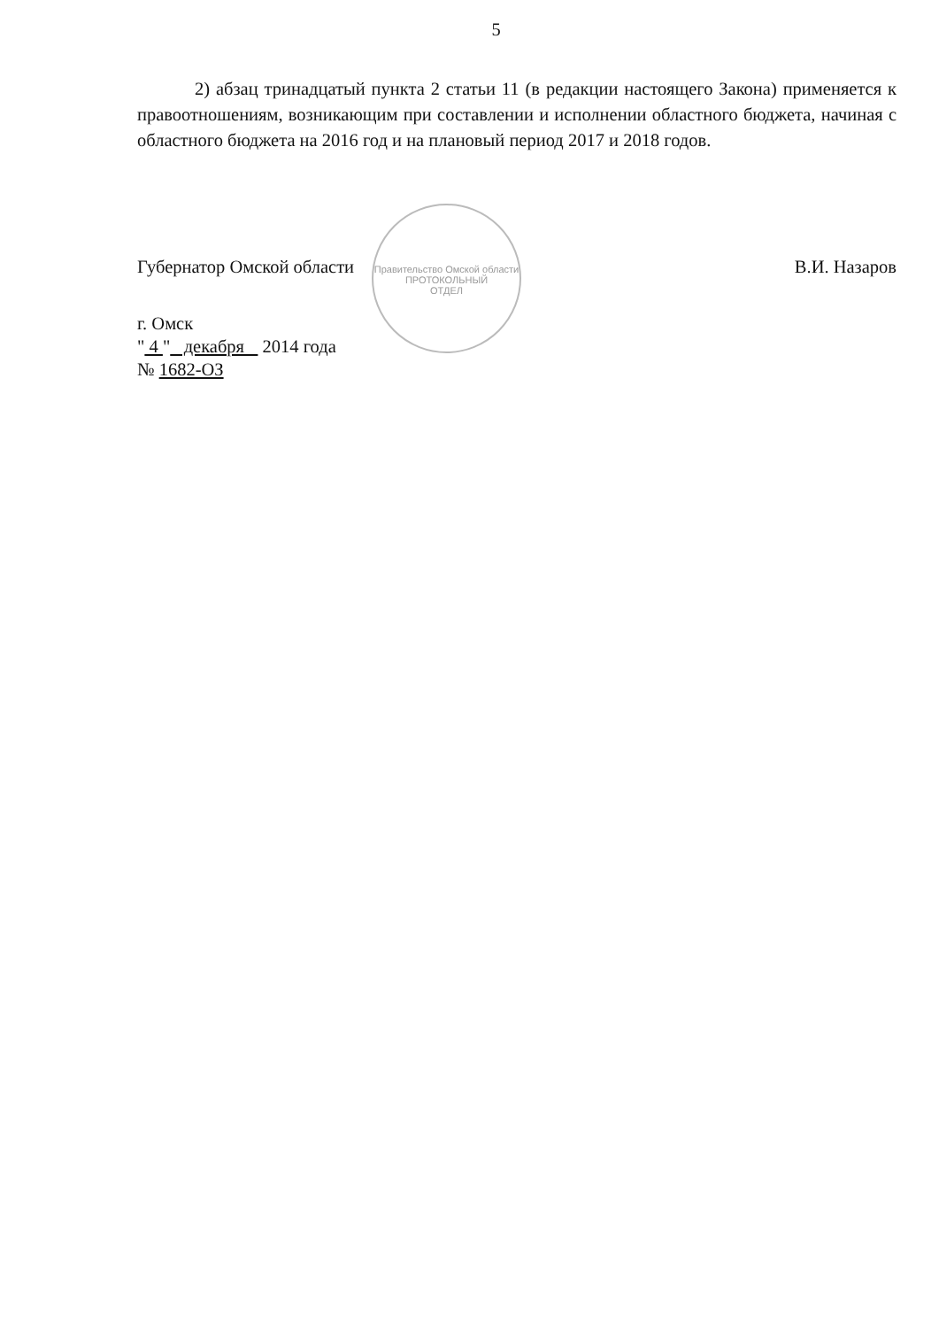5
2) абзац тринадцатый пункта 2 статьи 11 (в редакции настоящего Закона) применяется к правоотношениям, возникающим при составлении и исполнении областного бюджета, начиная с областного бюджета на 2016 год и на плановый период 2017 и 2018 годов.
Правительство Омской области
ПРОТОКОЛЬНЫЙ
ОТДЕЛ
Губернатор Омской области В.И. Назаров
г. Омск
" 4 " декабря 2014 года
№ 1682-ОЗ